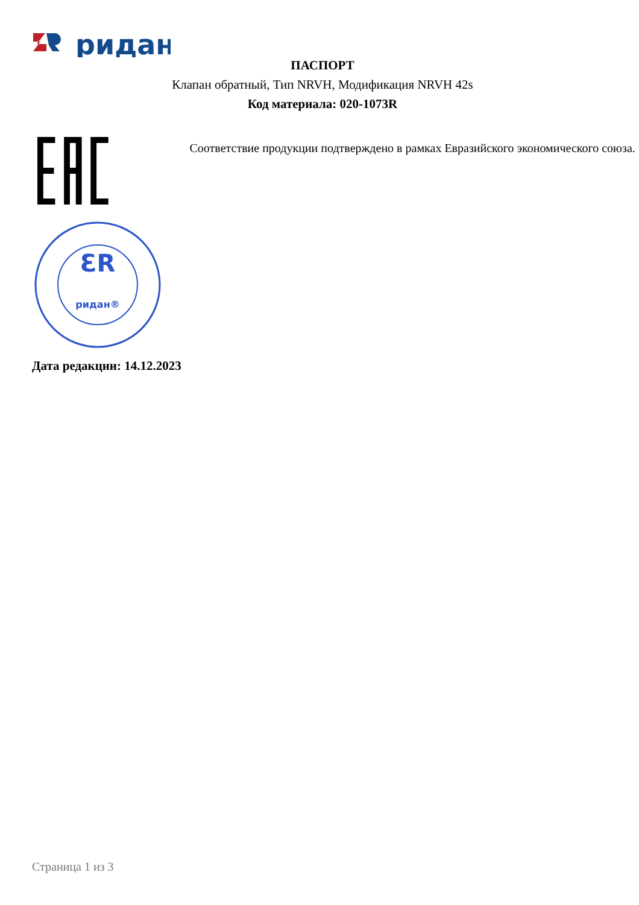ридан
ПАСПОРТ
Клапан обратный, Тип NRVH, Модификация NRVH 42s
Код материала: 020-1073R
Соответствие продукции подтверждено в рамках Евразийского экономического союза.
ƐR
ридан®
Дата редакции: 14.12.2023
Страница 1 из 3